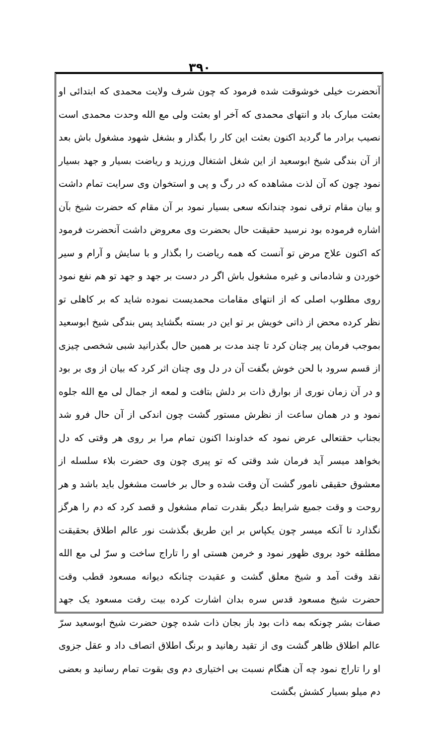۳۹۰
آنحضرت خیلی خوشوقت شده فرمود که چون شرف ولایت محمدی که ابتدائی او بعثت مبارک باد و انتهای محمدی که آخر او بعثت ولی مع الله وحدت محمدی است نصیب برادر ما گردید اکنون بعثت این کار را بگذار و بشغل شهود مشغول باش بعد از آن بندگی شیخ ابوسعید از این شغل اشتغال ورزید و ریاضت بسیار و جهد بسیار نمود چون که آن لذت مشاهده که در رگ و پی و استخوان وی سرایت تمام داشت و بیان مقام ترقی نمود چندانکه سعی بسیار نمود بر آن مقام که حضرت شیخ بآن اشاره فرموده بود نرسید حقیقت حال بحضرت وی معروض داشت آنحضرت فرمود که اکنون علاج مرض تو آنست که همه ریاضت را بگذار و با سایش و آرام و سیر خوردن و شادمانی و غیره مشغول باش اگر در دست بر جهد و جهد تو هم نفع نمود روی مطلوب اصلی که از انتهای مقامات محمدیست نموده شاید که بر کاهلی تو نظر کرده محض از ذاتی خویش بر تو این در بسته بگشاید پس بندگی شیخ ابوسعید بموجب فرمان پیر چنان کرد تا چند مدت بر همین حال بگذرانید شبی شخصی چیزی از قسم سرود با لحن خوش بگفت آن در دل وی چنان اثر کرد که بیان از وی بر بود و در آن زمان نوری از بوارق ذات بر دلش بتافت و لمعه از جمال لی مع الله جلوه نمود و در همان ساعت از نظرش مستور گشت چون اندکی از آن حال فرو شد بجناب حقتعالی عرض نمود که خداوندا اکنون تمام مرا بر روی هر وقتی که دل بخواهد میسر آید فرمان شد وقتی که تو پیری چون وی حضرت بلاء سلسله از معشوق حقیقی نامور گشت آن وقت شده و حال بر خاست مشغول باید باشد و هر روحت و وقت جمیع شرایط دیگر بقدرت تمام مشغول و قصد کرد که دم را هرگز نگذارد تا آنکه میسر چون یکپاس بر این طریق بگذشت نور عالم اطلاق بحقیقت مطلقه خود بروی ظهور نمود و خرمن هستی او را تاراج ساخت و سرّ لی مع الله نقد وقت آمد و شیخ معلق گشت و عقیدت چنانکه دیوانه مسعود قطب وقت حضرت شیخ مسعود قدس سره بدان اشارت کرده بیت رفت مسعود یک جهد صفات بشر چونکه بمه ذات بود باز بجان ذات شده چون حضرت شیخ ابوسعید سرّ عالم اطلاق ظاهر گشت وی از تقید رهانید و برنگ اطلاق اتصاف داد و عقل جزوی او را تاراج نمود چه آن هنگام نسبت بی اختیاری دم وی بقوت تمام رسانید و بعضی دم میلو بسیار کشش بگشت